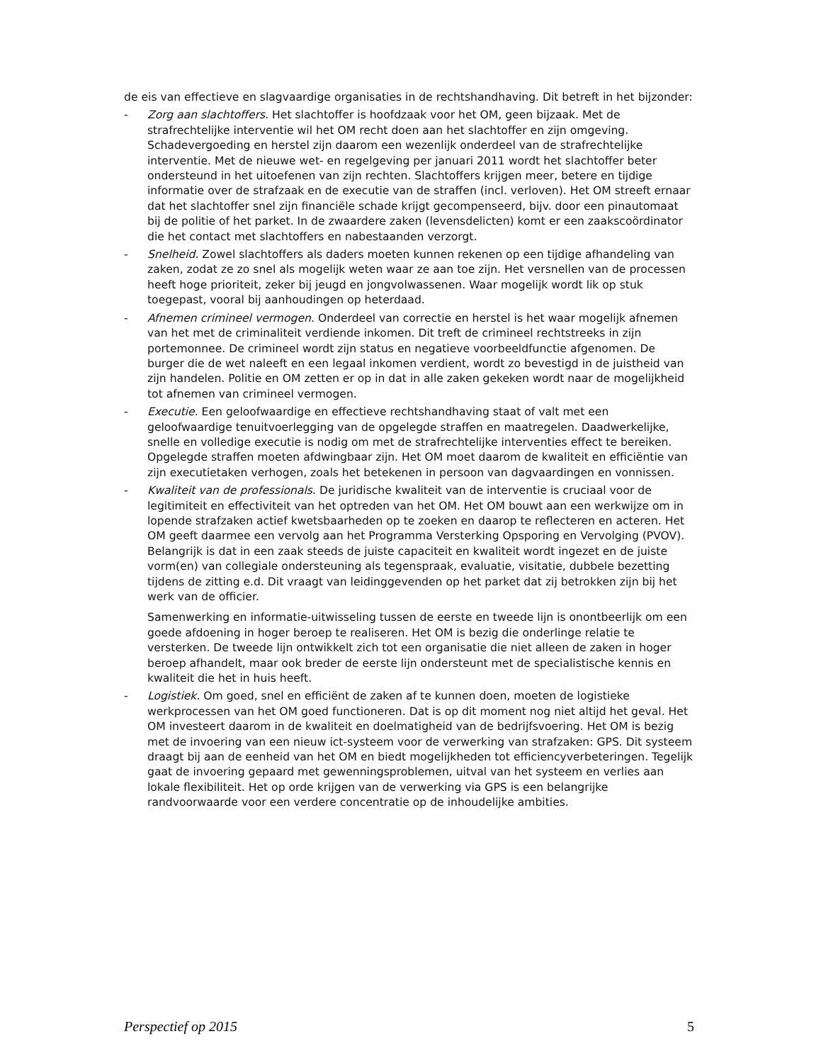de eis van effectieve en slagvaardige organisaties in de rechtshandhaving. Dit betreft in het bijzonder:
- Zorg aan slachtoffers. Het slachtoffer is hoofdzaak voor het OM, geen bijzaak. Met de strafrechtelijke interventie wil het OM recht doen aan het slachtoffer en zijn omgeving. Schadevergoeding en herstel zijn daarom een wezenlijk onderdeel van de strafrechtelijke interventie. Met de nieuwe wet- en regelgeving per januari 2011 wordt het slachtoffer beter ondersteund in het uitoefenen van zijn rechten. Slachtoffers krijgen meer, betere en tijdige informatie over de strafzaak en de executie van de straffen (incl. verloven). Het OM streeft ernaar dat het slachtoffer snel zijn financiële schade krijgt gecompenseerd, bijv. door een pinautomaat bij de politie of het parket. In de zwaardere zaken (levensdelicten) komt er een zaakscoördinator die het contact met slachtoffers en nabestaanden verzorgt.
- Snelheid. Zowel slachtoffers als daders moeten kunnen rekenen op een tijdige afhandeling van zaken, zodat ze zo snel als mogelijk weten waar ze aan toe zijn. Het versnellen van de processen heeft hoge prioriteit, zeker bij jeugd en jongvolwassenen. Waar mogelijk wordt lik op stuk toegepast, vooral bij aanhoudingen op heterdaad.
- Afnemen crimineel vermogen. Onderdeel van correctie en herstel is het waar mogelijk afnemen van het met de criminaliteit verdiende inkomen. Dit treft de crimineel rechtstreeks in zijn portemonnee. De crimineel wordt zijn status en negatieve voorbeeldfunctie afgenomen. De burger die de wet naleeft en een legaal inkomen verdient, wordt zo bevestigd in de juistheid van zijn handelen. Politie en OM zetten er op in dat in alle zaken gekeken wordt naar de mogelijkheid tot afnemen van crimineel vermogen.
- Executie. Een geloofwaardige en effectieve rechtshandhaving staat of valt met een geloofwaardige tenuitvoerlegging van de opgelegde straffen en maatregelen. Daadwerkelijke, snelle en volledige executie is nodig om met de strafrechtelijke interventies effect te bereiken. Opgelegde straffen moeten afdwingbaar zijn. Het OM moet daarom de kwaliteit en efficiëntie van zijn executietaken verhogen, zoals het betekenen in persoon van dagvaardingen en vonnissen.
- Kwaliteit van de professionals. De juridische kwaliteit van de interventie is cruciaal voor de legitimiteit en effectiviteit van het optreden van het OM. Het OM bouwt aan een werkwijze om in lopende strafzaken actief kwetsbaarheden op te zoeken en daarop te reflecteren en acteren. Het OM geeft daarmee een vervolg aan het Programma Versterking Opsporing en Vervolging (PVOV). Belangrijk is dat in een zaak steeds de juiste capaciteit en kwaliteit wordt ingezet en de juiste vorm(en) van collegiale ondersteuning als tegenspraak, evaluatie, visitatie, dubbele bezetting tijdens de zitting e.d. Dit vraagt van leidinggevenden op het parket dat zij betrokken zijn bij het werk van de officier.
Samenwerking en informatie-uitwisseling tussen de eerste en tweede lijn is onontbeerlijk om een goede afdoening in hoger beroep te realiseren. Het OM is bezig die onderlinge relatie te versterken. De tweede lijn ontwikkelt zich tot een organisatie die niet alleen de zaken in hoger beroep afhandelt, maar ook breder de eerste lijn ondersteunt met de specialistische kennis en kwaliteit die het in huis heeft.
- Logistiek. Om goed, snel en efficiënt de zaken af te kunnen doen, moeten de logistieke werkprocessen van het OM goed functioneren. Dat is op dit moment nog niet altijd het geval. Het OM investeert daarom in de kwaliteit en doelmatigheid van de bedrijfsvoering. Het OM is bezig met de invoering van een nieuw ict-systeem voor de verwerking van strafzaken: GPS. Dit systeem draagt bij aan de eenheid van het OM en biedt mogelijkheden tot efficiencyverbeteringen. Tegelijk gaat de invoering gepaard met gewenningsproblemen, uitval van het systeem en verlies aan lokale flexibiliteit. Het op orde krijgen van de verwerking via GPS is een belangrijke randvoorwaarde voor een verdere concentratie op de inhoudelijke ambities.
Perspectief op 2015 5